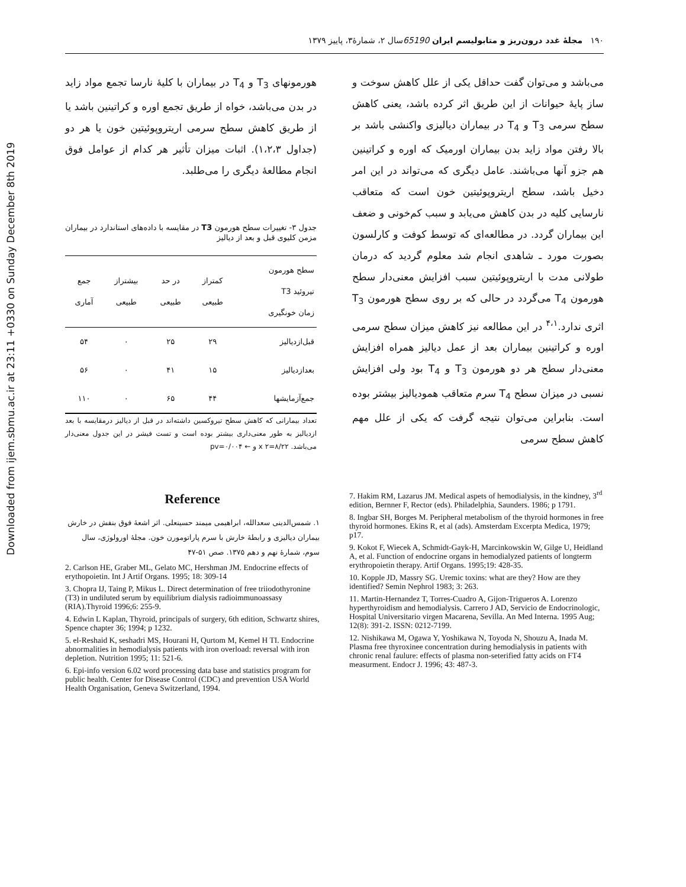Downloaded from ijem.sbmu.ac.ir at 23:11 +0330 on Sunday December 8th 2019
۱۹۰ مجلهٔ غدد درون‌ریز و متابولیسم ایران 65190سال ۲، شمارهٔ۳، پاییز ۱۳۷۹
می‌باشد و می‌توان گفت حداقل یکی از علل کاهش سوخت و ساز پایهٔ حیوانات از این طریق اثر کرده باشد، یعنی کاهش سطح سرمی T<sub>3</sub> و T<sub>4</sub> در بیماران دیالیزی واکنشی باشد بر بالا رفتن مواد زاید بدن بیماران اورمیک که اوره و کراتینین هم جزو آنها می‌باشند. عامل دیگری که می‌تواند در این امر دخیل باشد، سطح اریتروپوئیتین خون است که متعاقب نارسایی کلیه در بدن کاهش می‌یابد و سبب کم‌خونی و ضعف این بیماران گردد. در مطالعه‌ای که توسط کوفت و کارلسون بصورت مورد ـ شاهدی انجام شد معلوم گردید که درمان طولانی مدت با اریتروپوئیتین سبب افزایش معنی‌دار سطح هورمون T<sub>4</sub> می‌گردد در حالی که بر روی سطح هورمون T<sub>3</sub> اثری ندارد.<sup>۴،۱</sup> در این مطالعه نیز کاهش میزان سطح سرمی اوره و کراتینین بیماران بعد از عمل دیالیز همراه افزایش معنی‌دار سطح هر دو هورمون T<sub>3</sub> و T<sub>4</sub> بود ولی افزایش نسبی در میزان سطح T<sub>4</sub> سرم متعاقب همودیالیز بیشتر بوده است. بنابراین می‌توان نتیجه گرفت که یکی از علل مهم کاهش سطح سرمی
هورمونهای T<sub>3</sub> و T<sub>4</sub> در بیماران با کلیهٔ نارسا تجمع مواد زاید در بدن می‌باشد، خواه از طریق تجمع اوره و کراتینین باشد یا از طریق کاهش سطح سرمی اریتروپوئیتین خون یا هر دو (جداول ۱،۲،۳). اثبات میزان تأثیر هر کدام از عوامل فوق انجام مطالعهٔ دیگری را می‌طلبد.
جدول ۳- تغییرات سطح هورمون T3 در مقایسه با داده‌های استاندارد در بیماران مزمن کلیوی قبل و بعد از دیالیز
| سطح هورمون تیروئید T3 زمان خونگیری | کمتراز طبیعی | در حد طبیعی | بیشتراز طبیعی | جمع آماری |
| --- | --- | --- | --- | --- |
| قبل‌ازدیالیز | ۲۹ | ۲۵ | ۰ | ۵۴ |
| بعدازدیالیز | ۱۵ | ۴۱ | ۰ | ۵۶ |
| جمع‌آزمایشها | ۴۴ | ۶۵ | ۰ | ۱۱۰ |
تعداد بیمارانی که کاهش سطح تیروکسین داشته‌اند در قبل از دیالیز درمقایسه با بعد ازدیالیز به طور معنی‌داری بیشتر بوده است و تست فیشر در این جدول معنی‌دار می‌باشد. x ۲=۸/۲۲ و ← pv=۰/۰۰۴
Reference
۱. شمس‌الدینی سعدالله، ابراهیمی میمند حسینعلی. اثر اشعهٔ فوق بنفش در خارش بیماران دیالیزی و رابطهٔ خارش با سرم پاراتومورن خون. مجلهٔ اورولوژی، سال سوم، شمارهٔ نهم و دهم ۱۳۷۵. صص ۵۱-۴۷
2. Carlson HE, Graber ML, Gelato MC, Hershman JM. Endocrine effects of erythopoietin. Int J Artif Organs. 1995; 18: 309-14
3. Chopra IJ, Taing P, Mikus L. Direct determination of free triiodothyronine (T3) in undiluted serum by equilibrium dialysis radioimmunoassasy (RIA).Thyroid 1996;6: 255-9.
4. Edwin L Kaplan, Thyroid, principals of surgery, 6th edition, Schwartz shires, Spence chapter 36; 1994; p 1232.
5. el-Reshaid K, seshadri MS, Hourani H, Qurtom M, Kemel H TI. Endocrine abnormalities in hemodialysis patients with iron overload: reversal with iron depletion. Nutrition 1995; 11: 521-6.
6. Epi-info version 6.02 word processing data base and statistics program for public health. Center for Disease Control (CDC) and prevention USA World Health Organisation, Geneva Switzerland, 1994.
7. Hakim RM, Lazarus JM. Medical aspets of hemodialysis, in the kindney, 3<sup>rd</sup> edition, Bernner F, Rector (eds). Philadelphia, Saunders. 1986; p 1791.
8. Ingbar SH, Borges M. Peripheral metabolism of the thyroid hormones in free thyroid hormones. Ekins R, et al (ads). Amsterdam Excerpta Medica, 1979; p17.
9. Kokot F, Wiecek A, Schmidt-Gayk-H, Marcinkowskin W, Gilge U, Heidland A, et al. Function of endocrine organs in hemodialyzed patients of longterm erythropoietin therapy. Artif Organs. 1995;19: 428-35.
10. Kopple JD, Massry SG. Uremic toxins: what are they? How are they identified? Semin Nephrol 1983; 3: 263.
11. Martin-Hernandez T, Torres-Cuadro A, Gijon-Trigueros A. Lorenzo hyperthyroidism and hemodialysis. Carrero J AD, Servicio de Endocrinologic, Hospital Universitario virgen Macarena, Sevilla. An Med Interna. 1995 Aug; 12(8): 391-2. ISSN: 0212-7199.
12. Nishikawa M, Ogawa Y, Yoshikawa N, Toyoda N, Shouzu A, Inada M. Plasma free thyroxinee concentration during hemodialysis in patients with chronic renal faulure: effects of plasma non-seterified fatty acids on FT4 measurment. Endocr J. 1996; 43: 487-3.